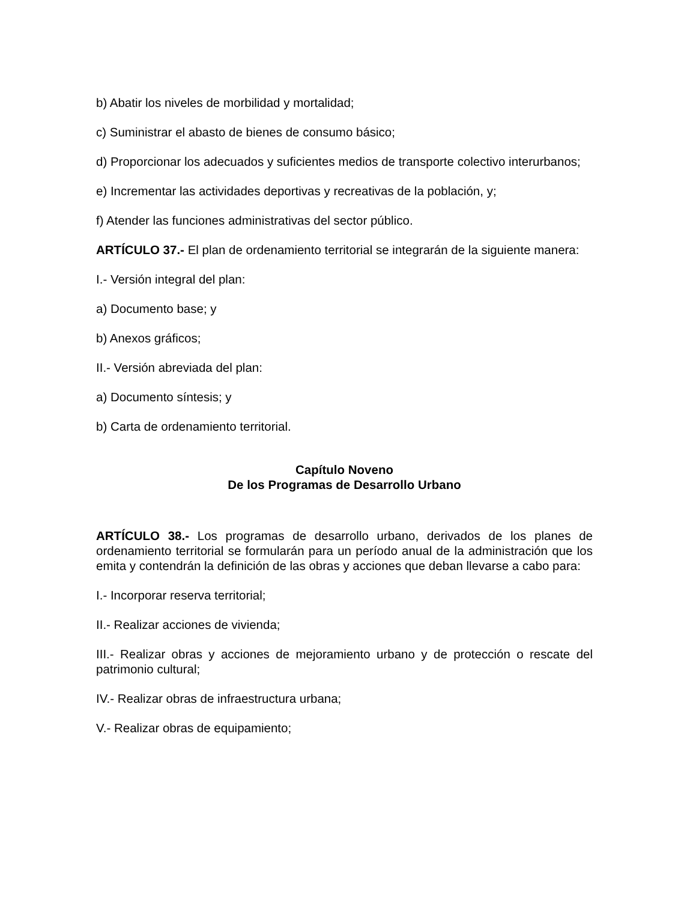b) Abatir los niveles de morbilidad y mortalidad;
c) Suministrar el abasto de bienes de consumo básico;
d) Proporcionar los adecuados y suficientes medios de transporte colectivo interurbanos;
e) Incrementar las actividades deportivas y recreativas de la población, y;
f) Atender las funciones administrativas del sector público.
ARTÍCULO 37.- El plan de ordenamiento territorial se integrarán de la siguiente manera:
I.- Versión integral del plan:
a) Documento base; y
b) Anexos gráficos;
II.- Versión abreviada del plan:
a) Documento síntesis; y
b) Carta de ordenamiento territorial.
Capítulo Noveno
De los Programas de Desarrollo Urbano
ARTÍCULO 38.- Los programas de desarrollo urbano, derivados de los planes de ordenamiento territorial se formularán para un período anual de la administración que los emita y contendrán la definición de las obras y acciones que deban llevarse a cabo para:
I.- Incorporar reserva territorial;
II.- Realizar acciones de vivienda;
III.- Realizar obras y acciones de mejoramiento urbano y de protección o rescate del patrimonio cultural;
IV.- Realizar obras de infraestructura urbana;
V.- Realizar obras de equipamiento;